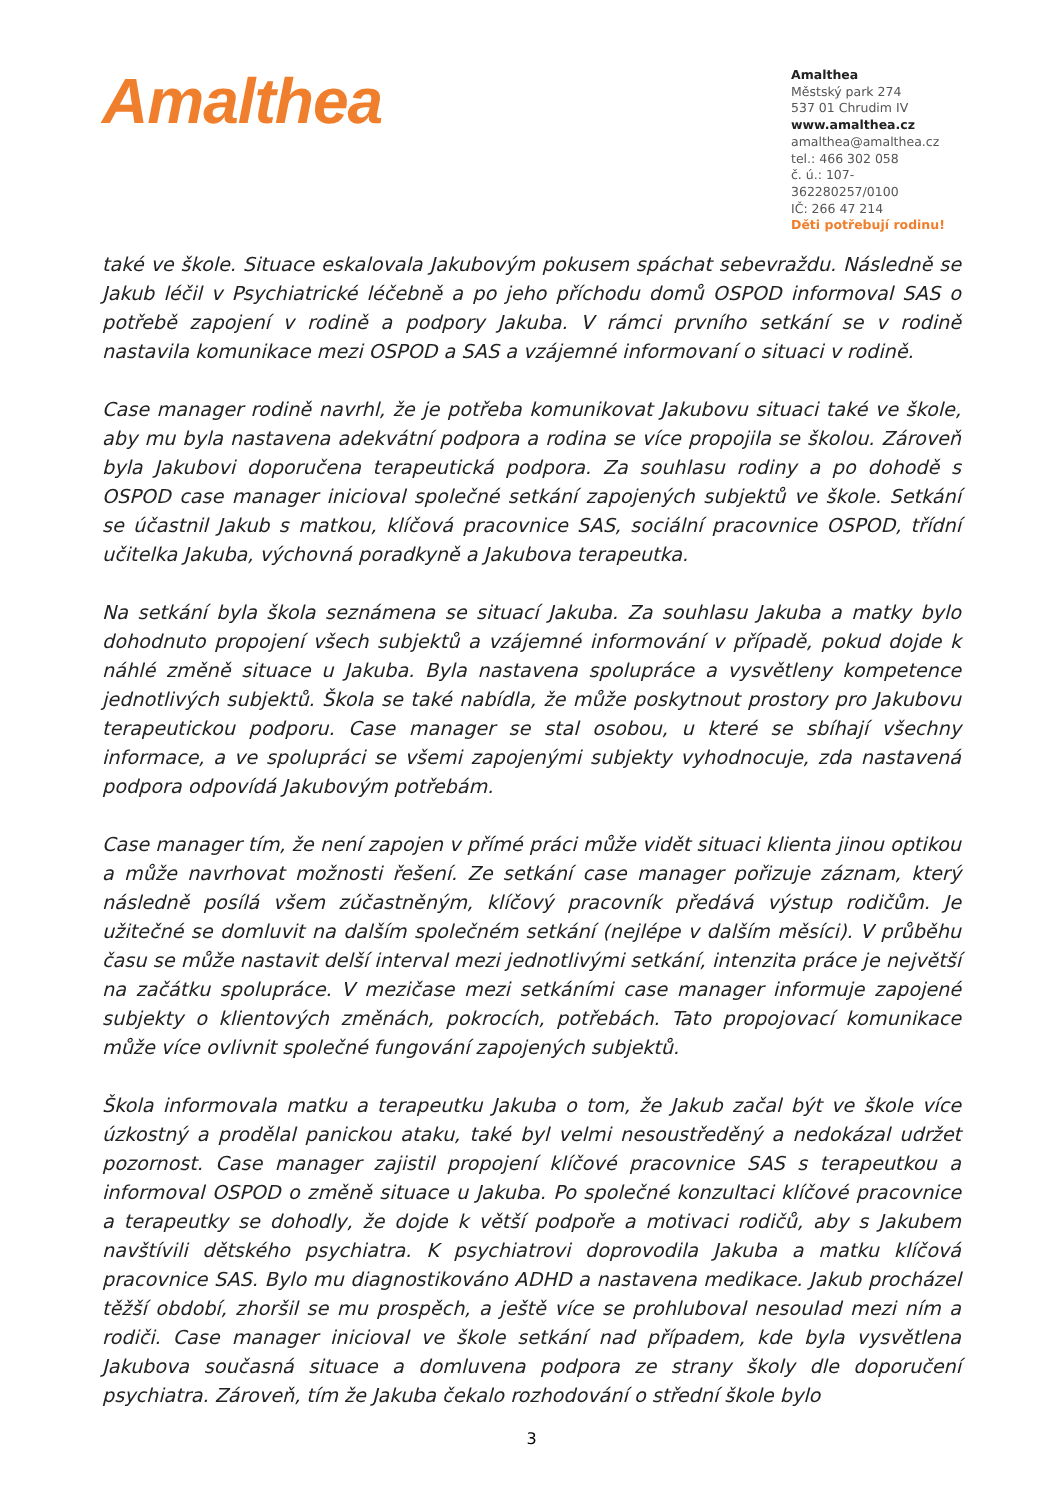Amalthea
Amalthea
Městský park 274
537 01 Chrudim IV
www.amalthea.cz
amalthea@amalthea.cz
tel.: 466 302 058
č. ú.: 107-362280257/0100
IČ: 266 47 214
Děti potřebují rodinu!
také ve škole. Situace eskalovala Jakubovým pokusem spáchat sebevraždu. Následně se Jakub léčil v Psychiatrické léčebně a po jeho příchodu domů OSPOD informoval SAS o potřebě zapojení v rodině a podpory Jakuba. V rámci prvního setkání se v rodině nastavila komunikace mezi OSPOD a SAS a vzájemné informovaní o situaci v rodině.
Case manager rodině navrhl, že je potřeba komunikovat Jakubovu situaci také ve škole, aby mu byla nastavena adekvátní podpora a rodina se více propojila se školou. Zároveň byla Jakubovi doporučena terapeutická podpora. Za souhlasu rodiny a po dohodě s OSPOD case manager inicioval společné setkání zapojených subjektů ve škole. Setkání se účastnil Jakub s matkou, klíčová pracovnice SAS, sociální pracovnice OSPOD, třídní učitelka Jakuba, výchovná poradkyně a Jakubova terapeutka.
Na setkání byla škola seznámena se situací Jakuba. Za souhlasu Jakuba a matky bylo dohodnuto propojení všech subjektů a vzájemné informování v případě, pokud dojde k náhlé změně situace u Jakuba. Byla nastavena spolupráce a vysvětleny kompetence jednotlivých subjektů. Škola se také nabídla, že může poskytnout prostory pro Jakubovu terapeutickou podporu. Case manager se stal osobou, u které se sbíhají všechny informace, a ve spolupráci se všemi zapojenými subjekty vyhodnocuje, zda nastavená podpora odpovídá Jakubovým potřebám.
Case manager tím, že není zapojen v přímé práci může vidět situaci klienta jinou optikou a může navrhovat možnosti řešení. Ze setkání case manager pořizuje záznam, který následně posílá všem zúčastněným, klíčový pracovník předává výstup rodičům. Je užitečné se domluvit na dalším společném setkání (nejlépe v dalším měsíci). V průběhu času se může nastavit delší interval mezi jednotlivými setkání, intenzita práce je největší na začátku spolupráce. V mezičase mezi setkáními case manager informuje zapojené subjekty o klientových změnách, pokrocích, potřebách. Tato propojovací komunikace může více ovlivnit společné fungování zapojených subjektů.
Škola informovala matku a terapeutku Jakuba o tom, že Jakub začal být ve škole více úzkostný a prodělal panickou ataku, také byl velmi nesoustředěný a nedokázal udržet pozornost. Case manager zajistil propojení klíčové pracovnice SAS s terapeutkou a informoval OSPOD o změně situace u Jakuba. Po společné konzultaci klíčové pracovnice a terapeutky se dohodly, že dojde k větší podpoře a motivaci rodičů, aby s Jakubem navštívili dětského psychiatra. K psychiatrovi doprovodila Jakuba a matku klíčová pracovnice SAS. Bylo mu diagnostikováno ADHD a nastavena medikace. Jakub procházel těžší období, zhoršil se mu prospěch, a ještě více se prohluboval nesoulad mezi ním a rodiči. Case manager inicioval ve škole setkání nad případem, kde byla vysvětlena Jakubova současná situace a domluvena podpora ze strany školy dle doporučení psychiatra. Zároveň, tím že Jakuba čekalo rozhodování o střední škole bylo
3